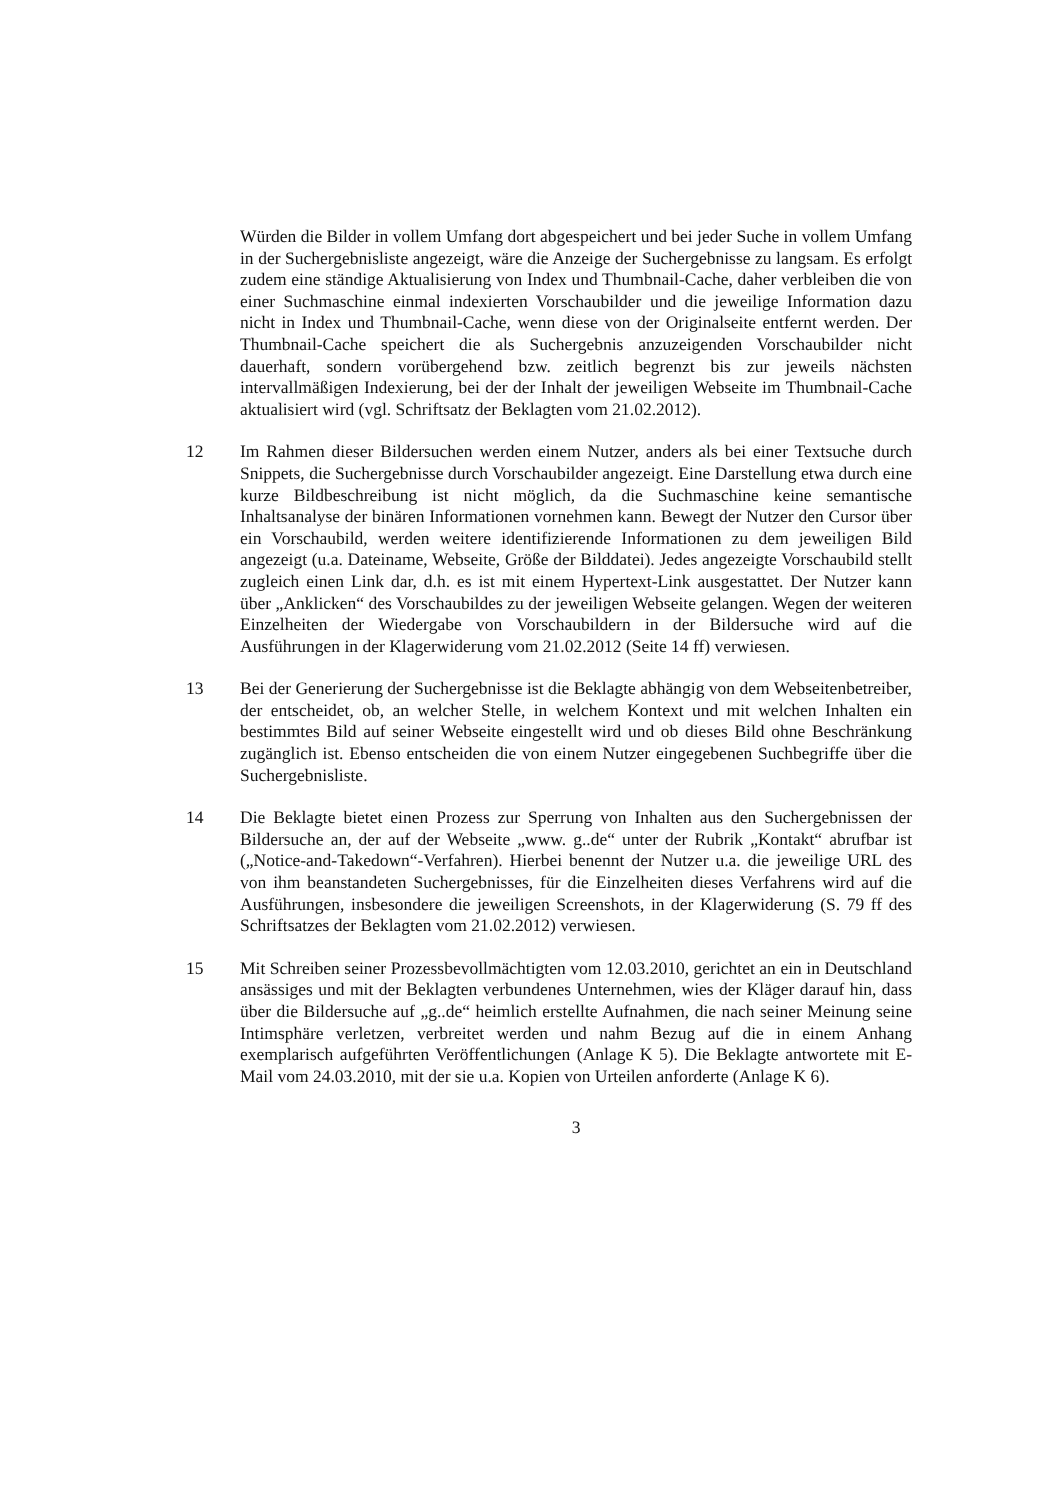Würden die Bilder in vollem Umfang dort abgespeichert und bei jeder Suche in vollem Umfang in der Suchergebnisliste angezeigt, wäre die Anzeige der Suchergebnisse zu langsam. Es erfolgt zudem eine ständige Aktualisierung von Index und Thumbnail-Cache, daher verbleiben die von einer Suchmaschine einmal indexierten Vorschaubilder und die jeweilige Information dazu nicht in Index und Thumbnail-Cache, wenn diese von der Originalseite entfernt werden. Der Thumbnail-Cache speichert die als Suchergebnis anzuzeigenden Vorschaubilder nicht dauerhaft, sondern vorübergehend bzw. zeitlich begrenzt bis zur jeweils nächsten intervallmäßigen Indexierung, bei der der Inhalt der jeweiligen Webseite im Thumbnail-Cache aktualisiert wird (vgl. Schriftsatz der Beklagten vom 21.02.2012).
12 Im Rahmen dieser Bildersuchen werden einem Nutzer, anders als bei einer Textsuche durch Snippets, die Suchergebnisse durch Vorschaubilder angezeigt. Eine Darstellung etwa durch eine kurze Bildbeschreibung ist nicht möglich, da die Suchmaschine keine semantische Inhaltsanalyse der binären Informationen vornehmen kann. Bewegt der Nutzer den Cursor über ein Vorschaubild, werden weitere identifizierende Informationen zu dem jeweiligen Bild angezeigt (u.a. Dateiname, Webseite, Größe der Bilddatei). Jedes angezeigte Vorschaubild stellt zugleich einen Link dar, d.h. es ist mit einem Hypertext-Link ausgestattet. Der Nutzer kann über „Anklicken“ des Vorschaubildes zu der jeweiligen Webseite gelangen. Wegen der weiteren Einzelheiten der Wiedergabe von Vorschaubildern in der Bildersuche wird auf die Ausführungen in der Klagerwiderung vom 21.02.2012 (Seite 14 ff) verwiesen.
13 Bei der Generierung der Suchergebnisse ist die Beklagte abhängig von dem Webseitenbetreiber, der entscheidet, ob, an welcher Stelle, in welchem Kontext und mit welchen Inhalten ein bestimmtes Bild auf seiner Webseite eingestellt wird und ob dieses Bild ohne Beschränkung zugänglich ist. Ebenso entscheiden die von einem Nutzer eingegebenen Suchbegriffe über die Suchergebnisliste.
14 Die Beklagte bietet einen Prozess zur Sperrung von Inhalten aus den Suchergebnissen der Bildersuche an, der auf der Webseite „www. g..de“ unter der Rubrik „Kontakt“ abrufbar ist („Notice-and-Takedown“-Verfahren). Hierbei benennt der Nutzer u.a. die jeweilige URL des von ihm beanstandeten Suchergebnisses, für die Einzelheiten dieses Verfahrens wird auf die Ausführungen, insbesondere die jeweiligen Screenshots, in der Klagerwiderung (S. 79 ff des Schriftsatzes der Beklagten vom 21.02.2012) verwiesen.
15 Mit Schreiben seiner Prozessbevollmächtigten vom 12.03.2010, gerichtet an ein in Deutschland ansässiges und mit der Beklagten verbundenes Unternehmen, wies der Kläger darauf hin, dass über die Bildersuche auf „g..de“ heimlich erstellte Aufnahmen, die nach seiner Meinung seine Intimsphäre verletzen, verbreitet werden und nahm Bezug auf die in einem Anhang exemplarisch aufgeführten Veröffentlichungen (Anlage K 5). Die Beklagte antwortete mit E-Mail vom 24.03.2010, mit der sie u.a. Kopien von Urteilen anforderte (Anlage K 6).
3